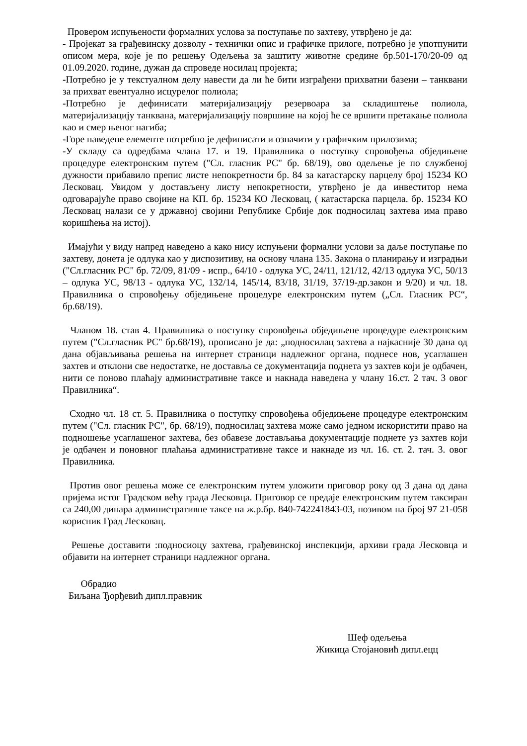Провером испуњености формалних услова за поступање по захтеву, утврђено је да:
- Пројекат за грађевинску дозволу - технички опис и графичке прилоге, потребно је употпунити описом мера, које је по решењу Одељења за заштиту животне средине бр.501-170/20-09 од 01.09.2020. године, дужан да спроведе носилац пројекта;
-Потребно је у текстуалном делу навести да ли ће бити изграђени прихватни базени – танквани за прихват евентуално исцурелог полиола;
-Потребно је дефинисати материјализацију резервоара за складиштење полиола, материјализацију танквана, материјализацију површине на којој ће се вршити претакање полиола као и смер њеног нагиба;
-Горе наведене елементе потребно је дефинисати и означити у графичким прилозима;
-У складу са одредбама члана 17. и 19. Правилника о поступку спровођења обједињене процедуре електронским путем ("Сл. гласник РС" бр. 68/19), ово одељење је по службеној дужности прибавило препис листе непокретности бр. 84 за катастарску парцелу број 15234 КО Лесковац. Увидом у достављену листу непокретности, утврђено је да инвеститор нема одговарајуће право својине на КП. бр. 15234 КО Лесковац, ( катастарска парцела. бр. 15234 КО Лесковац налази се у државној својини Републике Србије док подносилац захтева има право коришћења на истој).
Имајући у виду напред наведено а како нису испуњени формални услови за даље поступање по захтеву, донета је одлука као у диспозитиву, на основу члана 135. Закона о планирању и изградњи ("Сл.гласник РС" бр. 72/09, 81/09 - испр., 64/10 - одлука УС, 24/11, 121/12, 42/13 одлука УС, 50/13 – одлука УС, 98/13 - одлука УС, 132/14, 145/14, 83/18, 31/19, 37/19-др.закон и 9/20) и чл. 18. Правилника о спровођењу обједињене процедуре електронским путем („Сл. Гласник РС“, бр.68/19).
Чланом 18. став 4. Правилника о поступку спровођења обједињене процедуре електронским путем ("Сл.гласник РС" бр.68/19), прописано је да: „подносилац захтева а најкасније 30 дана од дана објављивања решења на интернет страници надлежног органа, поднесе нов, усаглашен захтев и отклони све недостатке, не доставља се документација поднета уз захтев који је одбачен, нити се поново плаћају административне таксе и накнада наведена у члану 16.ст. 2 тач. 3 овог Правилника“.
Сходно чл. 18 ст. 5. Правилника о поступку спровођења обједињене процедуре електронским путем ("Сл. гласник РС", бр. 68/19), подносилац захтева може само једном искористити право на подношење усаглашеног захтева, без обавезе достављања документације поднете уз захтев који је одбачен и поновног плаћања административне таксе и накнаде из чл. 16. ст. 2. тач. 3. овог Правилника.
Против овог решења може се електронским путем уложити приговор року од 3 дана од дана пријема истог Градском већу града Лесковца. Приговор се предаје електронским путем таксиран са 240,00 динара административне таксе на ж.р.бр. 840-742241843-03, позивом на број 97 21-058 корисник Град Лесковац.
Решење доставити :подносиоцу захтева, грађевинској инспекцији, архиви града Лесковца и објавити на интернет страници надлежног органа.
Обрадио
Биљана Ђорђевић дипл.правник
Шеф одељења
Жикица Стојановић дипл.ецц